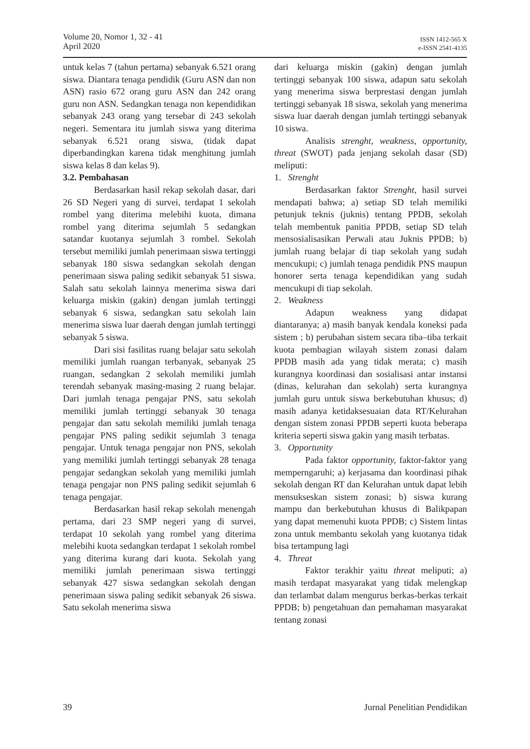Volume 20, Nomor 1, 32 - 41
April 2020
ISSN 1412-565 X
e-ISSN 2541-4135
untuk kelas 7 (tahun pertama) sebanyak 6.521 orang siswa. Diantara tenaga pendidik (Guru ASN dan non ASN) rasio 672 orang guru ASN dan 242 orang guru non ASN. Sedangkan tenaga non kependidikan sebanyak 243 orang yang tersebar di 243 sekolah negeri. Sementara itu jumlah siswa yang diterima sebanyak 6.521 orang siswa, (tidak dapat diperbandingkan karena tidak menghitung jumlah siswa kelas 8 dan kelas 9).
3.2. Pembahasan
Berdasarkan hasil rekap sekolah dasar, dari 26 SD Negeri yang di survei, terdapat 1 sekolah rombel yang diterima melebihi kuota, dimana rombel yang diterima sejumlah 5 sedangkan satandar kuotanya sejumlah 3 rombel. Sekolah tersebut memiliki jumlah penerimaan siswa tertinggi sebanyak 180 siswa sedangkan sekolah dengan penerimaan siswa paling sedikit sebanyak 51 siswa. Salah satu sekolah lainnya menerima siswa dari keluarga miskin (gakin) dengan jumlah tertinggi sebanyak 6 siswa, sedangkan satu sekolah lain menerima siswa luar daerah dengan jumlah tertinggi sebanyak 5 siswa.
Dari sisi fasilitas ruang belajar satu sekolah memiliki jumlah ruangan terbanyak, sebanyak 25 ruangan, sedangkan 2 sekolah memiliki jumlah terendah sebanyak masing-masing 2 ruang belajar. Dari jumlah tenaga pengajar PNS, satu sekolah memiliki jumlah tertinggi sebanyak 30 tenaga pengajar dan satu sekolah memiliki jumlah tenaga pengajar PNS paling sedikit sejumlah 3 tenaga pengajar. Untuk tenaga pengajar non PNS, sekolah yang memiliki jumlah tertinggi sebanyak 28 tenaga pengajar sedangkan sekolah yang memiliki jumlah tenaga pengajar non PNS paling sedikit sejumlah 6 tenaga pengajar.
Berdasarkan hasil rekap sekolah menengah pertama, dari 23 SMP negeri yang di survei, terdapat 10 sekolah yang rombel yang diterima melebihi kuota sedangkan terdapat 1 sekolah rombel yang diterima kurang dari kuota. Sekolah yang memiliki jumlah penerimaan siswa tertinggi sebanyak 427 siswa sedangkan sekolah dengan penerimaan siswa paling sedikit sebanyak 26 siswa. Satu sekolah menerima siswa
dari keluarga miskin (gakin) dengan jumlah tertinggi sebanyak 100 siswa, adapun satu sekolah yang menerima siswa berprestasi dengan jumlah tertinggi sebanyak 18 siswa, sekolah yang menerima siswa luar daerah dengan jumlah tertinggi sebanyak 10 siswa.
Analisis strenght, weakness, opportunity, threat (SWOT) pada jenjang sekolah dasar (SD) meliputi:
1. Strenght
Berdasarkan faktor Strenght, hasil survei mendapati bahwa; a) setiap SD telah memiliki petunjuk teknis (juknis) tentang PPDB, sekolah telah membentuk panitia PPDB, setiap SD telah mensosialisasikan Perwali atau Juknis PPDB; b) jumlah ruang belajar di tiap sekolah yang sudah mencukupi; c) jumlah tenaga pendidik PNS maupun honorer serta tenaga kependidikan yang sudah mencukupi di tiap sekolah.
2. Weakness
Adapun weakness yang didapat diantaranya; a) masih banyak kendala koneksi pada sistem ; b) perubahan sistem secara tiba–tiba terkait kuota pembagian wilayah sistem zonasi dalam PPDB masih ada yang tidak merata; c) masih kurangnya koordinasi dan sosialisasi antar instansi (dinas, kelurahan dan sekolah) serta kurangnya jumlah guru untuk siswa berkebutuhan khusus; d) masih adanya ketidaksesuaian data RT/Kelurahan dengan sistem zonasi PPDB seperti kuota beberapa kriteria seperti siswa gakin yang masih terbatas.
3. Opportunity
Pada faktor opportunity, faktor-faktor yang memperngaruhi; a) kerjasama dan koordinasi pihak sekolah dengan RT dan Kelurahan untuk dapat lebih mensukseskan sistem zonasi; b) siswa kurang mampu dan berkebutuhan khusus di Balikpapan yang dapat memenuhi kuota PPDB; c) Sistem lintas zona untuk membantu sekolah yang kuotanya tidak bisa tertampung lagi
4. Threat
Faktor terakhir yaitu threat meliputi; a) masih terdapat masyarakat yang tidak melengkap dan terlambat dalam mengurus berkas-berkas terkait PPDB; b) pengetahuan dan pemahaman masyarakat tentang zonasi
39 Jurnal Penelitian Pendidikan